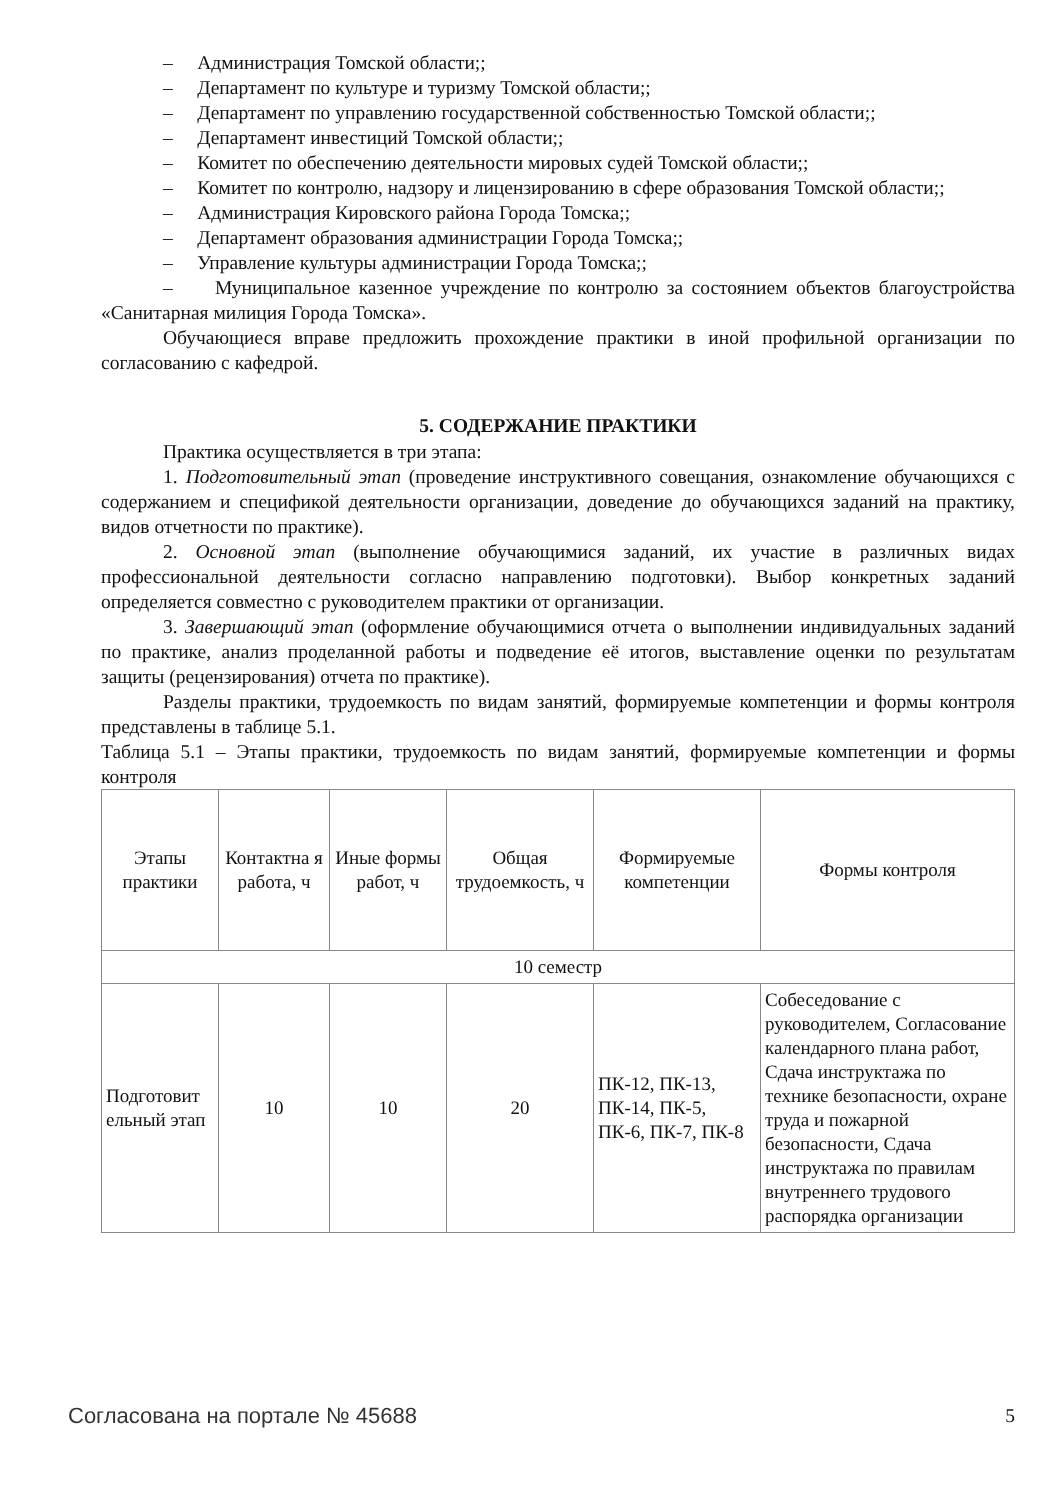– Администрация Томской области;;
– Департамент по культуре и туризму Томской области;;
– Департамент по управлению государственной собственностью Томской области;;
– Департамент инвестиций Томской области;;
– Комитет по обеспечению деятельности мировых судей Томской области;;
– Комитет по контролю, надзору и лицензированию в сфере образования Томской области;;
– Администрация Кировского района Города Томска;;
– Департамент образования администрации Города Томска;;
– Управление культуры администрации Города Томска;;
– Муниципальное казенное учреждение по контролю за состоянием объектов благоустройства «Санитарная милиция Города Томска».
Обучающиеся вправе предложить прохождение практики в иной профильной организации по согласованию с кафедрой.
5. СОДЕРЖАНИЕ ПРАКТИКИ
Практика осуществляется в три этапа:
1. Подготовительный этап (проведение инструктивного совещания, ознакомление обучающихся с содержанием и спецификой деятельности организации, доведение до обучающихся заданий на практику, видов отчетности по практике).
2. Основной этап (выполнение обучающимися заданий, их участие в различных видах профессиональной деятельности согласно направлению подготовки). Выбор конкретных заданий определяется совместно с руководителем практики от организации.
3. Завершающий этап (оформление обучающимися отчета о выполнении индивидуальных заданий по практике, анализ проделанной работы и подведение её итогов, выставление оценки по результатам защиты (рецензирования) отчета по практике).
Разделы практики, трудоемкость по видам занятий, формируемые компетенции и формы контроля представлены в таблице 5.1.
Таблица 5.1 – Этапы практики, трудоемкость по видам занятий, формируемые компетенции и формы контроля
| Этапы практики | Контактна я работа, ч | Иные формы работ, ч | Общая трудоемкость, ч | Формируемые компетенции | Формы контроля |
| --- | --- | --- | --- | --- | --- |
| 10 семестр | | | | | |
| Подготовит ельный этап | 10 | 10 | 20 | ПК-12, ПК-13, ПК-14, ПК-5, ПК-6, ПК-7, ПК-8 | Собеседование с руководителем, Согласование календарного плана работ, Сдача инструктажа по технике безопасности, охране труда и пожарной безопасности, Сдача инструктажа по правилам внутреннего трудового распорядка организации |
Согласована на портале № 45688 5